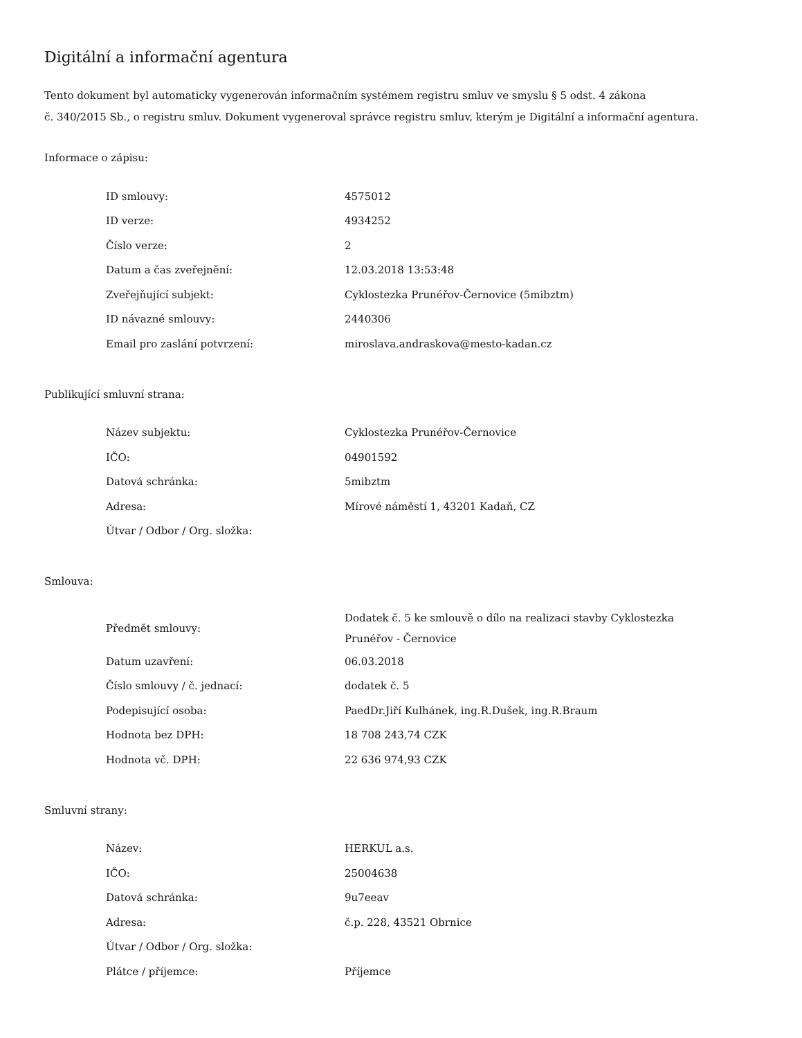Digitální a informační agentura
Tento dokument byl automaticky vygenerován informačním systémem registru smluv ve smyslu § 5 odst. 4 zákona
č. 340/2015 Sb., o registru smluv. Dokument vygeneroval správce registru smluv, kterým je Digitální a informační agentura.
Informace o zápisu:
| ID smlouvy: | 4575012 |
| ID verze: | 4934252 |
| Číslo verze: | 2 |
| Datum a čas zveřejnění: | 12.03.2018 13:53:48 |
| Zveřejňující subjekt: | Cyklostezka Prunéřov-Černovice (5mibztm) |
| ID návazné smlouvy: | 2440306 |
| Email pro zaslání potvrzení: | miroslava.andraskova@mesto-kadan.cz |
Publikující smluvní strana:
| Název subjektu: | Cyklostezka Prunéřov-Černovice |
| IČO: | 04901592 |
| Datová schránka: | 5mibztm |
| Adresa: | Mírové náměstí 1, 43201 Kadaň, CZ |
| Útvar / Odbor / Org. složka: | |
Smlouva:
| Předmět smlouvy: | Dodatek č. 5 ke smlouvě o dílo na realizaci stavby Cyklostezka Prunéřov - Černovice |
| Datum uzavření: | 06.03.2018 |
| Číslo smlouvy / č. jednací: | dodatek č. 5 |
| Podepisující osoba: | PaedDr.Jiří Kulhánek, ing.R.Dušek, ing.R.Braum |
| Hodnota bez DPH: | 18 708 243,74 CZK |
| Hodnota vč. DPH: | 22 636 974,93 CZK |
Smluvní strany:
| Název: | HERKUL a.s. |
| IČO: | 25004638 |
| Datová schránka: | 9u7eeav |
| Adresa: | č.p. 228, 43521 Obrnice |
| Útvar / Odbor / Org. složka: | |
| Plátce / příjemce: | Příjemce |